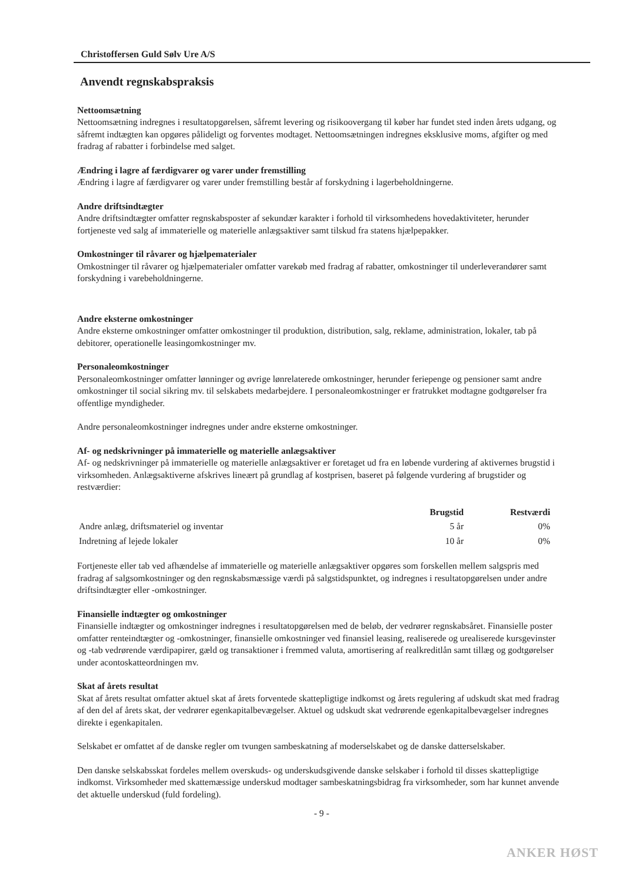Christoffersen Guld Sølv Ure A/S
Anvendt regnskabspraksis
Nettoomsætning
Nettoomsætning indregnes i resultatopgørelsen, såfremt levering og risikoovergang til køber har fundet sted inden årets udgang, og såfremt indtægten kan opgøres pålideligt og forventes modtaget. Nettoomsætningen indregnes eksklusive moms, afgifter og med fradrag af rabatter i forbindelse med salget.
Ændring i lagre af færdigvarer og varer under fremstilling
Ændring i lagre af færdigvarer og varer under fremstilling består af forskydning i lagerbeholdningerne.
Andre driftsindtægter
Andre driftsindtægter omfatter regnskabsposter af sekundær karakter i forhold til virksomhedens hovedaktiviteter, herunder fortjeneste ved salg af immaterielle og materielle anlægsaktiver samt tilskud fra statens hjælpepakker.
Omkostninger til råvarer og hjælpematerialer
Omkostninger til råvarer og hjælpematerialer omfatter varekøb med fradrag af rabatter, omkostninger til underleverandører samt forskydning i varebeholdningerne.
Andre eksterne omkostninger
Andre eksterne omkostninger omfatter omkostninger til produktion, distribution, salg, reklame, administration, lokaler, tab på debitorer, operationelle leasingomkostninger mv.
Personaleomkostninger
Personaleomkostninger omfatter lønninger og øvrige lønrelaterede omkostninger, herunder feriepenge og pensioner samt andre omkostninger til social sikring mv. til selskabets medarbejdere. I personaleomkostninger er fratrukket modtagne godtgørelser fra offentlige myndigheder.
Andre personaleomkostninger indregnes under andre eksterne omkostninger.
Af- og nedskrivninger på immaterielle og materielle anlægsaktiver
Af- og nedskrivninger på immaterielle og materielle anlægsaktiver er foretaget ud fra en løbende vurdering af aktivernes brugstid i virksomheden. Anlægsaktiverne afskrives lineært på grundlag af kostprisen, baseret på følgende vurdering af brugstider og restværdier:
| | Brugstid | Restværdi |
| --- | --- | --- |
| Andre anlæg, driftsmateriel og inventar | 5 år | 0% |
| Indretning af lejede lokaler | 10 år | 0% |
Fortjeneste eller tab ved afhændelse af immaterielle og materielle anlægsaktiver opgøres som forskellen mellem salgspris med fradrag af salgsomkostninger og den regnskabsmæssige værdi på salgstidspunktet, og indregnes i resultatopgørelsen under andre driftsindtægter eller -omkostninger.
Finansielle indtægter og omkostninger
Finansielle indtægter og omkostninger indregnes i resultatopgørelsen med de beløb, der vedrører regnskabsåret. Finansielle poster omfatter renteindtægter og -omkostninger, finansielle omkostninger ved finansiel leasing, realiserede og urealiserede kursgevinster og -tab vedrørende værdipapirer, gæld og transaktioner i fremmed valuta, amortisering af realkreditlån samt tillæg og godtgørelser under acontoskatteordningen mv.
Skat af årets resultat
Skat af årets resultat omfatter aktuel skat af årets forventede skattepligtige indkomst og årets regulering af udskudt skat med fradrag af den del af årets skat, der vedrører egenkapitalbevægelser. Aktuel og udskudt skat vedrørende egenkapitalbevægelser indregnes direkte i egenkapitalen.
Selskabet er omfattet af de danske regler om tvungen sambeskatning af moderselskabet og de danske datterselskaber.
Den danske selskabsskat fordeles mellem overskuds- og underskudsgivende danske selskaber i forhold til disses skattepligtige indkomst. Virksomheder med skattemæssige underskud modtager sambeskatningsbidrag fra virksomheder, som har kunnet anvende det aktuelle underskud (fuld fordeling).
- 9 -
ANKER HØST